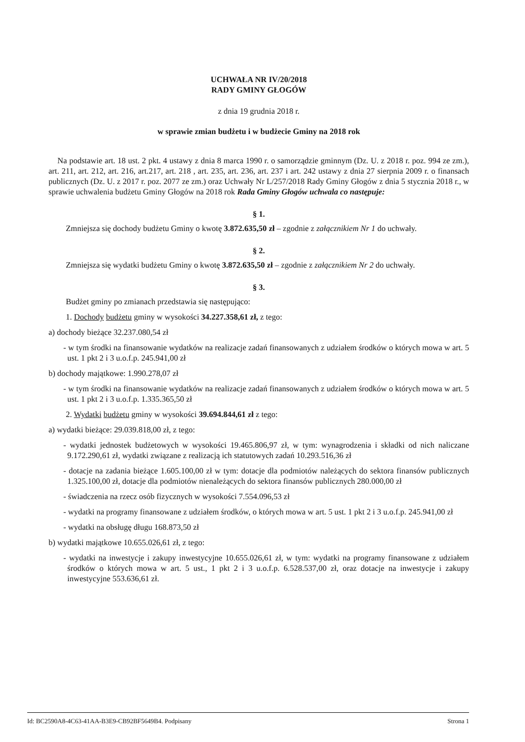UCHWAŁA NR IV/20/2018
RADY GMINY GŁOGÓW
z dnia 19 grudnia 2018 r.
w sprawie zmian budżetu i w budżecie Gminy na 2018 rok
Na podstawie art. 18 ust. 2 pkt. 4 ustawy z dnia 8 marca 1990 r. o samorządzie gminnym (Dz. U. z 2018 r. poz. 994 ze zm.), art. 211, art. 212, art. 216, art.217, art. 218 , art. 235, art. 236, art. 237 i art. 242 ustawy z dnia 27 sierpnia 2009 r. o finansach publicznych (Dz. U. z 2017 r. poz. 2077 ze zm.) oraz Uchwały Nr L/257/2018 Rady Gminy Głogów z dnia 5 stycznia 2018 r., w sprawie uchwalenia budżetu Gminy Głogów na 2018 rok Rada Gminy Głogów uchwala co następuje:
§ 1.
Zmniejsza się dochody budżetu Gminy o kwotę 3.872.635,50 zł – zgodnie z załącznikiem Nr 1 do uchwały.
§ 2.
Zmniejsza się wydatki budżetu Gminy o kwotę 3.872.635,50 zł – zgodnie z załącznikiem Nr 2 do uchwały.
§ 3.
Budżet gminy po zmianach przedstawia się następująco:
1. Dochody budżetu gminy w wysokości 34.227.358,61 zł, z tego:
a) dochody bieżące 32.237.080,54 zł
- w tym środki na finansowanie wydatków na realizacje zadań finansowanych z udziałem środków o których mowa w art. 5 ust. 1 pkt 2 i 3 u.o.f.p. 245.941,00 zł
b) dochody majątkowe: 1.990.278,07 zł
- w tym środki na finansowanie wydatków na realizacje zadań finansowanych z udziałem środków o których mowa w art. 5 ust. 1 pkt 2 i 3 u.o.f.p. 1.335.365,50 zł
2. Wydatki budżetu gminy w wysokości 39.694.844,61 zł z tego:
a) wydatki bieżące: 29.039.818,00 zł, z tego:
- wydatki jednostek budżetowych w wysokości 19.465.806,97 zł, w tym: wynagrodzenia i składki od nich naliczane 9.172.290,61 zł, wydatki związane z realizacją ich statutowych zadań 10.293.516,36 zł
- dotacje na zadania bieżące 1.605.100,00 zł w tym: dotacje dla podmiotów należących do sektora finansów publicznych 1.325.100,00 zł, dotacje dla podmiotów nienależących do sektora finansów publicznych 280.000,00 zł
- świadczenia na rzecz osób fizycznych w wysokości 7.554.096,53 zł
- wydatki na programy finansowane z udziałem środków, o których mowa w art. 5 ust. 1 pkt 2 i 3 u.o.f.p. 245.941,00 zł
- wydatki na obsługę długu 168.873,50 zł
b) wydatki majątkowe 10.655.026,61 zł, z tego:
- wydatki na inwestycje i zakupy inwestycyjne 10.655.026,61 zł, w tym: wydatki na programy finansowane z udziałem środków o których mowa w art. 5 ust., 1 pkt 2 i 3 u.o.f.p. 6.528.537,00 zł, oraz dotacje na inwestycje i zakupy inwestycyjne 553.636,61 zł.
Id: BC2590A8-4C63-41AA-B3E9-CB92BF5649B4. Podpisany Strona 1